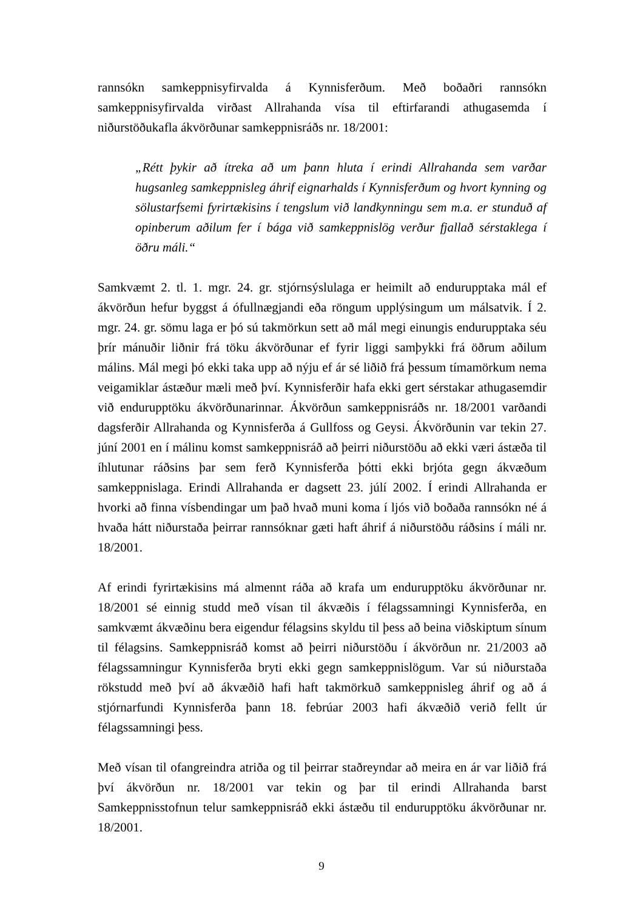rannsókn samkeppnisyfirvalda á Kynnisferðum. Með boðaðri rannsókn samkeppnisyfirvalda virðast Allrahanda vísa til eftirfarandi athugasemda í niðurstöðukafla ákvörðunar samkeppnisráðs nr. 18/2001:
„Rétt þykir að ítreka að um þann hluta í erindi Allrahanda sem varðar hugsanleg samkeppnisleg áhrif eignarhalds í Kynnisferðum og hvort kynning og sölustarfsemi fyrirtækisins í tengslum við landkynningu sem m.a. er stunduð af opinberum aðilum fer í bága við samkeppnislög verður fjallað sérstaklega í öðru máli.“
Samkvæmt 2. tl. 1. mgr. 24. gr. stjórnsýslulaga er heimilt að endurupptaka mál ef ákvörðun hefur byggst á ófullnægjandi eða röngum upplýsingum um málsatvik. Í 2. mgr. 24. gr. sömu laga er þó sú takmörkun sett að mál megi einungis endurupptaka séu þrír mánuðir liðnir frá töku ákvörðunar ef fyrir liggi samþykki frá öðrum aðilum málins. Mál megi þó ekki taka upp að nýju ef ár sé liðið frá þessum tímamörkum nema veigamiklar ástæður mæli með því. Kynnisferðir hafa ekki gert sérstakar athugasemdir við endurupptöku ákvörðunarinnar. Ákvörðun samkeppnisráðs nr. 18/2001 varðandi dagsferðir Allrahanda og Kynnisferða á Gullfoss og Geysi. Ákvörðunin var tekin 27. júní 2001 en í málinu komst samkeppnisráð að þeirri niðurstöðu að ekki væri ástæða til íhlutunar ráðsins þar sem ferð Kynnisferða þótti ekki brjóta gegn ákvæðum samkeppnislaga. Erindi Allrahanda er dagsett 23. júlí 2002. Í erindi Allrahanda er hvorki að finna vísbendingar um það hvað muni koma í ljós við boðaða rannsókn né á hvaða hátt niðurstaða þeirrar rannsóknar gæti haft áhrif á niðurstöðu ráðsins í máli nr. 18/2001.
Af erindi fyrirtækisins má almennt ráða að krafa um endurupptöku ákvörðunar nr. 18/2001 sé einnig studd með vísan til ákvæðis í félagssamningi Kynnisferða, en samkvæmt ákvæðinu bera eigendur félagsins skyldu til þess að beina viðskiptum sínum til félagsins. Samkeppnisráð komst að þeirri niðurstöðu í ákvörðun nr. 21/2003 að félagssamningur Kynnisferða bryti ekki gegn samkeppnislögum. Var sú niðurstaða rökstudd með því að ákvæðið hafi haft takmörkuð samkeppnisleg áhrif og að á stjórnarfundi Kynnisferða þann 18. febrúar 2003 hafi ákvæðið verið fellt úr félagssamningi þess.
Með vísan til ofangreindra atriða og til þeirrar staðreyndar að meira en ár var liðið frá því ákvörðun nr. 18/2001 var tekin og þar til erindi Allrahanda barst Samkeppnisstofnun telur samkeppnisráð ekki ástæðu til endurupptöku ákvörðunar nr. 18/2001.
9